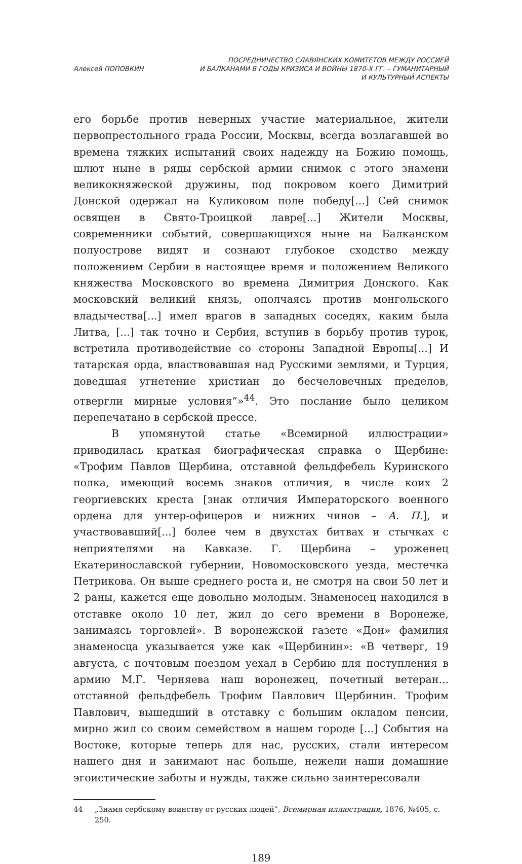Алексей ПОПОВКИН
ПОСРЕДНИЧЕСТВО СЛАВЯНСКИХ КОМИТЕТОВ МЕЖДУ РОССИЕЙ
И БАЛКАНАМИ В ГОДЫ КРИЗИСА И ВОЙНЫ 1870-Х ГГ. – ГУМАНИТАРНЫЙ
И КУЛЬТУРНЫЙ АСПЕКТЫ
его борьбе против неверных участие материальное, жители первопрестольного града России, Москвы, всегда возлагавшей во времена тяжких испытаний своих надежду на Божию помощь, шлют ныне в ряды сербской армии снимок с этого знамени великокняжеской дружины, под покровом коего Димитрий Донской одержал на Куликовом поле победу[...] Сей снимок освящен в Свято-Троицкой лавре[...] Жители Москвы, современники событий, совершающихся ныне на Балканском полуострове видят и сознают глубокое сходство между положением Сербии в настоящее время и положением Великого княжества Московского во времена Димитрия Донского. Как московский великий князь, ополчаясь против монгольского владычества[...] имел врагов в западных соседях, каким была Литва, [...] так точно и Сербия, вступив в борьбу против турок, встретила противодействие со стороны Западной Европы[...] И татарская орда, властвовавшая над Русскими землями, и Турция, доведшая угнетение христиан до бесчеловечных пределов, отвергли мирные условия”»<sup>44</sup>. Это послание было целиком перепечатано в сербской прессе.
В упомянутой статье «Всемирной иллюстрации» приводилась краткая биографическая справка о Щербине: «Трофим Павлов Щербина, отставной фельдфебель Куринского полка, имеющий восемь знаков отличия, в числе коих 2 георгиевских креста [знак отличия Императорского военного ордена для унтер-офицеров и нижних чинов – А. П.], и участвовавший[...] более чем в двухстах битвах и стычках с неприятелями на Кавказе. Г. Щербина – уроженец Екатеринославской губернии, Новомосковского уезда, местечка Петрикова. Он выше среднего роста и, не смотря на свои 50 лет и 2 раны, кажется еще довольно молодым. Знаменосец находился в отставке около 10 лет, жил до сего времени в Воронеже, занимаясь торговлей». В воронежской газете «Дон» фамилия знаменосца указывается уже как «Щербинин»: «В четверг, 19 августа, с почтовым поездом уехал в Сербию для поступления в армию М.Г. Черняева наш воронежец, почетный ветеран... отставной фельдфебель Трофим Павлович Щербинин. Трофим Павлович, вышедший в отставку с большим окладом пенсии, мирно жил со своим семейством в нашем городе [...] События на Востоке, которые теперь для нас, русских, стали интересом нашего дня и занимают нас больше, нежели наши домашние эгоистические заботы и нужды, также сильно заинтересовали
44 „Знамя сербскому воинству от русских людей”, Всемирная иллюстрация, 1876, №405, с. 250.
189